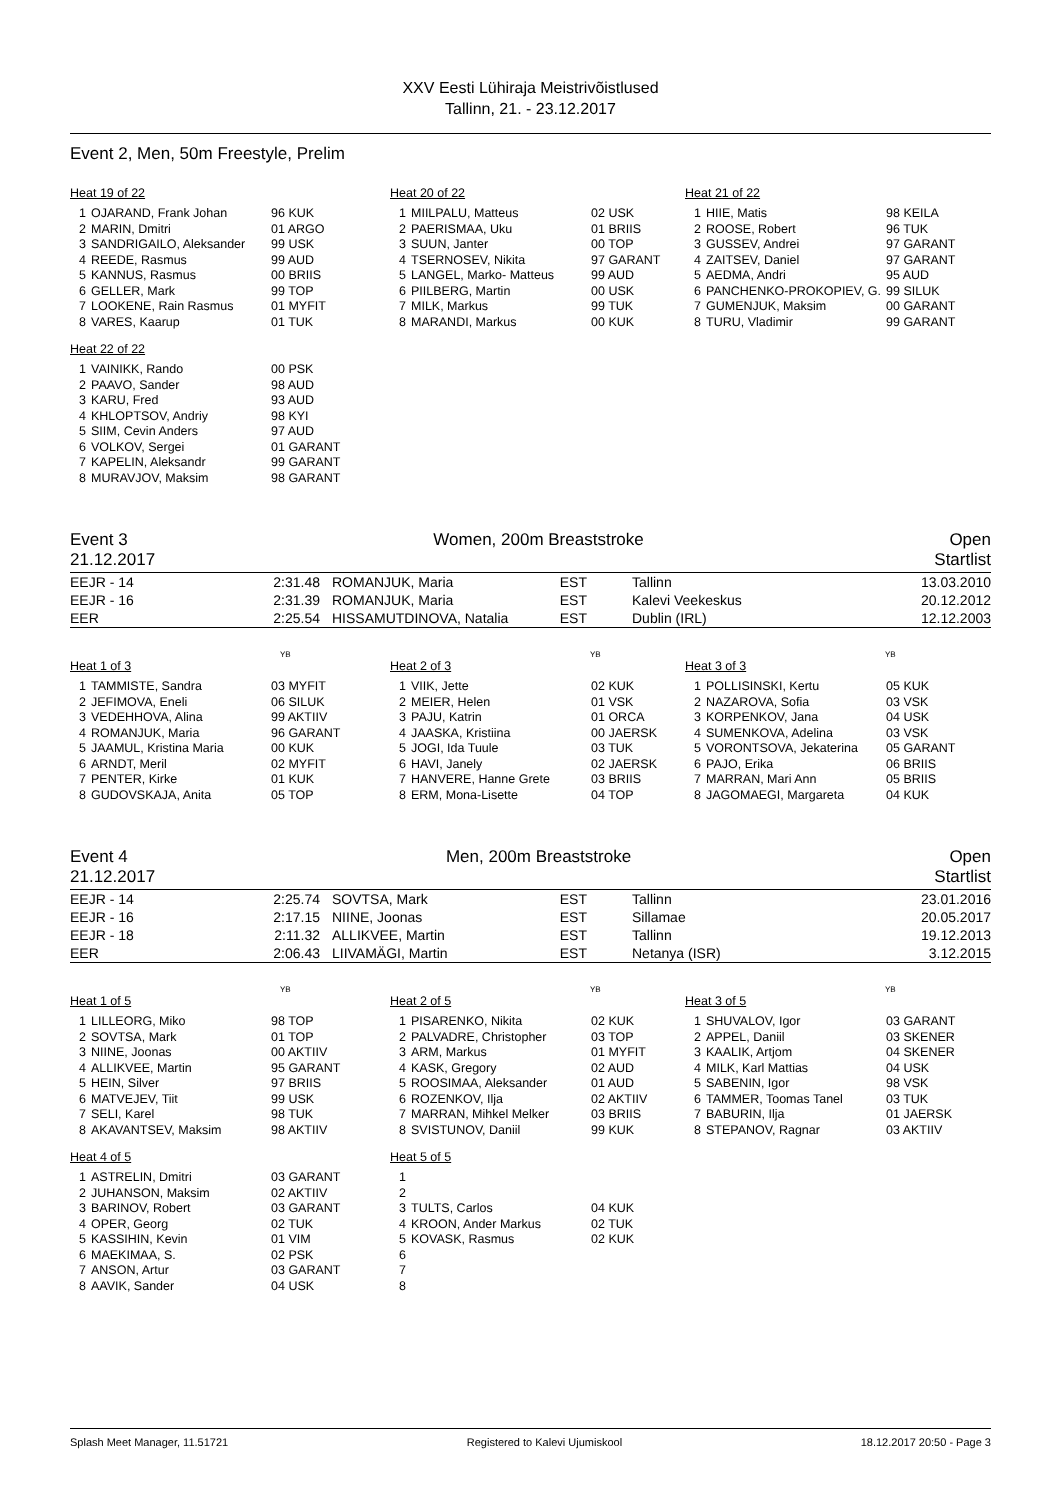XXV Eesti Lühiraja Meistrivõistlused
Tallinn, 21. - 23.12.2017
Event 2, Men, 50m Freestyle, Prelim
Heat 19 of 22
| 1 | OJARAND, Frank Johan | 96 KUK |
| 2 | MARIN, Dmitri | 01 ARGO |
| 3 | SANDRIGAILO, Aleksander | 99 USK |
| 4 | REEDE, Rasmus | 99 AUD |
| 5 | KANNUS, Rasmus | 00 BRIIS |
| 6 | GELLER, Mark | 99 TOP |
| 7 | LOOKENE, Rain Rasmus | 01 MYFIT |
| 8 | VARES, Kaarup | 01 TUK |
Heat 22 of 22
| 1 | VAINIKK, Rando | 00 PSK |
| 2 | PAAVO, Sander | 98 AUD |
| 3 | KARU, Fred | 93 AUD |
| 4 | KHLOPTSOV, Andriy | 98 KYI |
| 5 | SIIM, Cevin Anders | 97 AUD |
| 6 | VOLKOV, Sergei | 01 GARANT |
| 7 | KAPELIN, Aleksandr | 99 GARANT |
| 8 | MURAVJOV, Maksim | 98 GARANT |
Heat 20 of 22
| 1 | MIILPALU, Matteus | 02 USK |
| 2 | PAERISMAA, Uku | 01 BRIIS |
| 3 | SUUN, Janter | 00 TOP |
| 4 | TSERNOSEV, Nikita | 97 GARANT |
| 5 | LANGEL, Marko- Matteus | 99 AUD |
| 6 | PIILBERG, Martin | 00 USK |
| 7 | MILK, Markus | 99 TUK |
| 8 | MARANDI, Markus | 00 KUK |
Heat 21 of 22
| 1 | HIIE, Matis | 98 KEILA |
| 2 | ROOSE, Robert | 96 TUK |
| 3 | GUSSEV, Andrei | 97 GARANT |
| 4 | ZAITSEV, Daniel | 97 GARANT |
| 5 | AEDMA, Andri | 95 AUD |
| 6 | PANCHENKO-PROKOPIEV, G. | 99 SILUK |
| 7 | GUMENJUK, Maksim | 00 GARANT |
| 8 | TURU, Vladimir | 99 GARANT |
Event 3 Women, 200m Breaststroke Open
21.12.2017 Startlist
| EEJR - 14 | 2:31.48 | ROMANJUK, Maria | EST | Tallinn | 13.03.2010 |
| EEJR - 16 | 2:31.39 | ROMANJUK, Maria | EST | Kalevi Veekeskus | 20.12.2012 |
| EER | 2:25.54 | HISSAMUTDINOVA, Natalia | EST | Dublin (IRL) | 12.12.2003 |
YB
Heat 1 of 3
| 1 | TAMMISTE, Sandra | 03 MYFIT |
| 2 | JEFIMOVA, Eneli | 06 SILUK |
| 3 | VEDEHHOVA, Alina | 99 AKTIIV |
| 4 | ROMANJUK, Maria | 96 GARANT |
| 5 | JAAMUL, Kristina Maria | 00 KUK |
| 6 | ARNDT, Meril | 02 MYFIT |
| 7 | PENTER, Kirke | 01 KUK |
| 8 | GUDOVSKAJA, Anita | 05 TOP |
YB
Heat 2 of 3
| 1 | VIIK, Jette | 02 KUK |
| 2 | MEIER, Helen | 01 VSK |
| 3 | PAJU, Katrin | 01 ORCA |
| 4 | JAASKA, Kristiina | 00 JAERSK |
| 5 | JOGI, Ida Tuule | 03 TUK |
| 6 | HAVI, Janely | 02 JAERSK |
| 7 | HANVERE, Hanne Grete | 03 BRIIS |
| 8 | ERM, Mona-Lisette | 04 TOP |
YB
Heat 3 of 3
| 1 | POLLISINSKI, Kertu | 05 KUK |
| 2 | NAZAROVA, Sofia | 03 VSK |
| 3 | KORPENKOV, Jana | 04 USK |
| 4 | SUMENKOVA, Adelina | 03 VSK |
| 5 | VORONTSOVA, Jekaterina | 05 GARANT |
| 6 | PAJO, Erika | 06 BRIIS |
| 7 | MARRAN, Mari Ann | 05 BRIIS |
| 8 | JAGOMAEGI, Margareta | 04 KUK |
Event 4 Men, 200m Breaststroke Open
21.12.2017 Startlist
| EEJR - 14 | 2:25.74 | SOVTSA, Mark | EST | Tallinn | 23.01.2016 |
| EEJR - 16 | 2:17.15 | NIINE, Joonas | EST | Sillamae | 20.05.2017 |
| EEJR - 18 | 2:11.32 | ALLIKVEE, Martin | EST | Tallinn | 19.12.2013 |
| EER | 2:06.43 | LIIVAMÄGI, Martin | EST | Netanya (ISR) | 3.12.2015 |
YB
Heat 1 of 5
| 1 | LILLEORG, Miko | 98 TOP |
| 2 | SOVTSA, Mark | 01 TOP |
| 3 | NIINE, Joonas | 00 AKTIIV |
| 4 | ALLIKVEE, Martin | 95 GARANT |
| 5 | HEIN, Silver | 97 BRIIS |
| 6 | MATVEJEV, Tiit | 99 USK |
| 7 | SELI, Karel | 98 TUK |
| 8 | AKAVANTSEV, Maksim | 98 AKTIIV |
Heat 4 of 5
| 1 | ASTRELIN, Dmitri | 03 GARANT |
| 2 | JUHANSON, Maksim | 02 AKTIIV |
| 3 | BARINOV, Robert | 03 GARANT |
| 4 | OPER, Georg | 02 TUK |
| 5 | KASSIHIN, Kevin | 01 VIM |
| 6 | MAEKIMAA, S. | 02 PSK |
| 7 | ANSON, Artur | 03 GARANT |
| 8 | AAVIK, Sander | 04 USK |
YB
Heat 2 of 5
| 1 | PISARENKO, Nikita | 02 KUK |
| 2 | PALVADRE, Christopher | 03 TOP |
| 3 | ARM, Markus | 01 MYFIT |
| 4 | KASK, Gregory | 02 AUD |
| 5 | ROOSIMAA, Aleksander | 01 AUD |
| 6 | ROZENKOV, Ilja | 02 AKTIIV |
| 7 | MARRAN, Mihkel Melker | 03 BRIIS |
| 8 | SVISTUNOV, Daniil | 99 KUK |
Heat 5 of 5
| 1 | | |
| 2 | | |
| 3 | TULTS, Carlos | 04 KUK |
| 4 | KROON, Ander Markus | 02 TUK |
| 5 | KOVASK, Rasmus | 02 KUK |
| 6 | | |
| 7 | | |
| 8 | | |
YB
Heat 3 of 5
| 1 | SHUVALOV, Igor | 03 GARANT |
| 2 | APPEL, Daniil | 03 SKENER |
| 3 | KAALIK, Artjom | 04 SKENER |
| 4 | MILK, Karl Mattias | 04 USK |
| 5 | SABENIN, Igor | 98 VSK |
| 6 | TAMMER, Toomas Tanel | 03 TUK |
| 7 | BABURIN, Ilja | 01 JAERSK |
| 8 | STEPANOV, Ragnar | 03 AKTIIV |
Splash Meet Manager, 11.51721 Registered to Kalevi Ujumiskool 18.12.2017 20:50 - Page 3